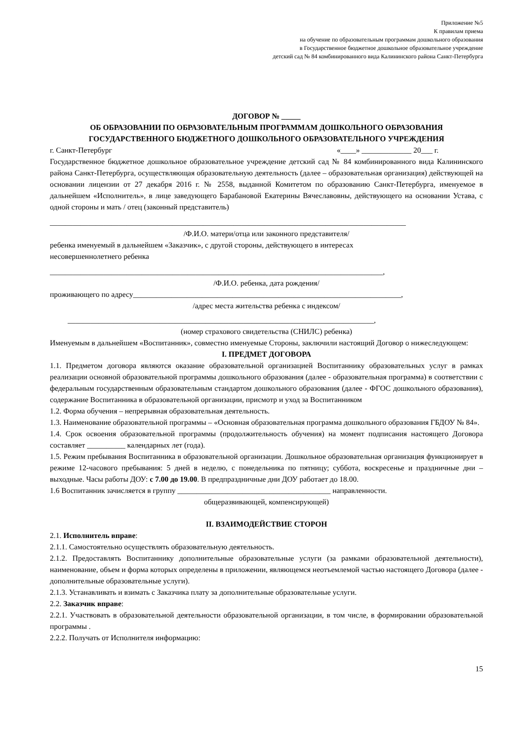Приложение №5
К правилам приема
на обучение по образовательным программам дошкольного образования
в Государственное бюджетное дошкольное образовательное учреждение
детский сад № 84 комбинированного вида Калининского района Санкт-Петербурга
ДОГОВОР № _____
ОБ ОБРАЗОВАНИИ ПО ОБРАЗОВАТЕЛЬНЫМ ПРОГРАММАМ ДОШКОЛЬНОГО ОБРАЗОВАНИЯ
ГОСУДАРСТВЕННОГО БЮДЖЕТНОГО ДОШКОЛЬНОГО ОБРАЗОВАТЕЛЬНОГО УЧРЕЖДЕНИЯ
г. Санкт-Петербург «____» _____________ 20___ г.
Государственное бюджетное дошкольное образовательное учреждение детский сад № 84 комбинированного вида Калининского района Санкт-Петербурга, осуществляющая образовательную деятельность (далее – образовательная организация) действующей на основании лицензии от 27 декабря 2016 г. № 2558, выданной Комитетом по образованию Санкт-Петербурга, именуемое в дальнейшем «Исполнитель», в лице заведующего Барабановой Екатерины Вячеславовны, действующего на основании Устава, с одной стороны и мать / отец (законный представитель)
_____________________________________________________________________________________________
/Ф.И.О. матери/отца или законного представителя/
ребенка именуемый в дальнейшем «Заказчик», с другой стороны, действующего в интересах
несовершеннолетнего ребенка
_______________________________________________________________________________________,
/Ф.И.О. ребенка, дата рождения/
проживающего по адресу______________________________________________________________________,
/адрес места жительства ребенка с индексом/
________________________________________________________________________________,
(номер страхового свидетельства (СНИЛС) ребенка)
Именуемым в дальнейшем «Воспитанник», совместно именуемые Стороны, заключили настоящий Договор о нижеследующем:
I. ПРЕДМЕТ ДОГОВОРА
1.1. Предметом договора являются оказание образовательной организацией Воспитаннику образовательных услуг в рамках реализации основной образовательной программы дошкольного образования (далее - образовательная программа) в соответствии с федеральным государственным образовательным стандартом дошкольного образования (далее - ФГОС дошкольного образования), содержание Воспитанника в образовательной организации, присмотр и уход за Воспитанником
1.2. Форма обучения – непрерывная образовательная деятельность.
1.3. Наименование образовательной программы – «Основная образовательная программа дошкольного образования ГБДОУ № 84».
1.4. Срок освоения образовательной программы (продолжительность обучения) на момент подписания настоящего Договора составляет __________ календарных лет (года).
1.5. Режим пребывания Воспитанника в образовательной организации. Дошкольное образовательная организация функционирует в режиме 12-часового пребывания: 5 дней в неделю, с понедельника по пятницу; суббота, воскресенье и праздничные дни – выходные. Часы работы ДОУ: с 7.00 до 19.00. В предпраздничные дни ДОУ работает до 18.00.
1.6 Воспитанник зачисляется в группу ________________________________________ направленности.
общеразвивающей, компенсирующей)
II. ВЗАИМОДЕЙСТВИЕ СТОРОН
2.1. Исполнитель вправе:
2.1.1. Самостоятельно осуществлять образовательную деятельность.
2.1.2. Предоставлять Воспитаннику дополнительные образовательные услуги (за рамками образовательной деятельности), наименование, объем и форма которых определены в приложении, являющемся неотъемлемой частью настоящего Договора (далее - дополнительные образовательные услуги).
2.1.3. Устанавливать и взимать с Заказчика плату за дополнительные образовательные услуги.
2.2. Заказчик вправе:
2.2.1. Участвовать в образовательной деятельности образовательной организации, в том числе, в формировании образовательной программы .
2.2.2. Получать от Исполнителя информацию:
15